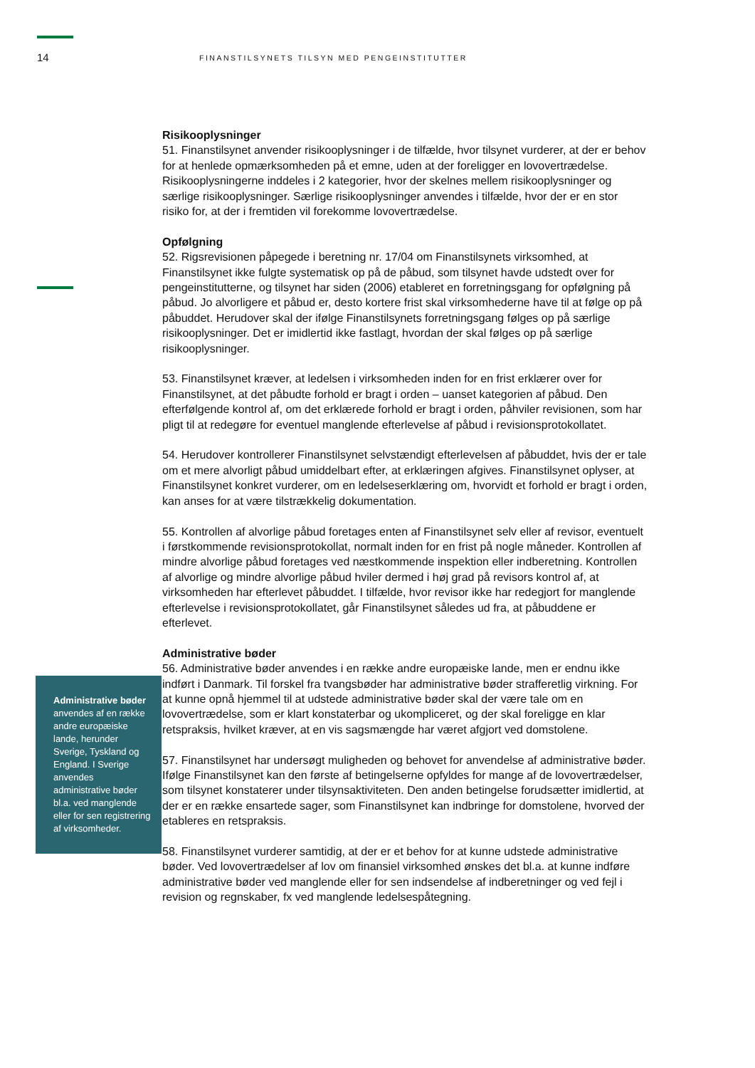14
FINANSTILSYNETS TILSYN MED PENGEINSTITUTTER
Administrative bøder anvendes af en række andre europæiske lande, herunder Sverige, Tyskland og England. I Sverige anvendes administrative bøder bl.a. ved manglende eller for sen registrering af virksomheder.
Risikooplysninger
51. Finanstilsynet anvender risikooplysninger i de tilfælde, hvor tilsynet vurderer, at der er behov for at henlede opmærksomheden på et emne, uden at der foreligger en lovovertrædelse. Risikooplysningerne inddeles i 2 kategorier, hvor der skelnes mellem risikooplysninger og særlige risikooplysninger. Særlige risikooplysninger anvendes i tilfælde, hvor der er en stor risiko for, at der i fremtiden vil forekomme lovovertrædelse.
Opfølgning
52. Rigsrevisionen påpegede i beretning nr. 17/04 om Finanstilsynets virksomhed, at Finanstilsynet ikke fulgte systematisk op på de påbud, som tilsynet havde udstedt over for pengeinstitutterne, og tilsynet har siden (2006) etableret en forretningsgang for opfølgning på påbud. Jo alvorligere et påbud er, desto kortere frist skal virksomhederne have til at følge op på påbuddet. Herudover skal der ifølge Finanstilsynets forretningsgang følges op på særlige risikooplysninger. Det er imidlertid ikke fastlagt, hvordan der skal følges op på særlige risikooplysninger.
53. Finanstilsynet kræver, at ledelsen i virksomheden inden for en frist erklærer over for Finanstilsynet, at det påbudte forhold er bragt i orden – uanset kategorien af påbud. Den efterfølgende kontrol af, om det erklærede forhold er bragt i orden, påhviler revisionen, som har pligt til at redegøre for eventuel manglende efterlevelse af påbud i revisionsprotokollatet.
54. Herudover kontrollerer Finanstilsynet selvstændigt efterlevelsen af påbuddet, hvis der er tale om et mere alvorligt påbud umiddelbart efter, at erklæringen afgives. Finanstilsynet oplyser, at Finanstilsynet konkret vurderer, om en ledelseserklæring om, hvorvidt et forhold er bragt i orden, kan anses for at være tilstrækkelig dokumentation.
55. Kontrollen af alvorlige påbud foretages enten af Finanstilsynet selv eller af revisor, eventuelt i førstkommende revisionsprotokollat, normalt inden for en frist på nogle måneder. Kontrollen af mindre alvorlige påbud foretages ved næstkommende inspektion eller indberetning. Kontrollen af alvorlige og mindre alvorlige påbud hviler dermed i høj grad på revisors kontrol af, at virksomheden har efterlevet påbuddet. I tilfælde, hvor revisor ikke har redegjort for manglende efterlevelse i revisionsprotokollatet, går Finanstilsynet således ud fra, at påbuddene er efterlevet.
Administrative bøder
56. Administrative bøder anvendes i en række andre europæiske lande, men er endnu ikke indført i Danmark. Til forskel fra tvangsbøder har administrative bøder strafferetlig virkning. For at kunne opnå hjemmel til at udstede administrative bøder skal der være tale om en lovovertrædelse, som er klart konstaterbar og ukompliceret, og der skal foreligge en klar retspraksis, hvilket kræver, at en vis sagsmængde har været afgjort ved domstolene.
57. Finanstilsynet har undersøgt muligheden og behovet for anvendelse af administrative bøder. Ifølge Finanstilsynet kan den første af betingelserne opfyldes for mange af de lovovertrædelser, som tilsynet konstaterer under tilsynsaktiviteten. Den anden betingelse forudsætter imidlertid, at der er en række ensartede sager, som Finanstilsynet kan indbringe for domstolene, hvorved der etableres en retspraksis.
58. Finanstilsynet vurderer samtidig, at der er et behov for at kunne udstede administrative bøder. Ved lovovertrædelser af lov om finansiel virksomhed ønskes det bl.a. at kunne indføre administrative bøder ved manglende eller for sen indsendelse af indberetninger og ved fejl i revision og regnskaber, fx ved manglende ledelsespåtegning.